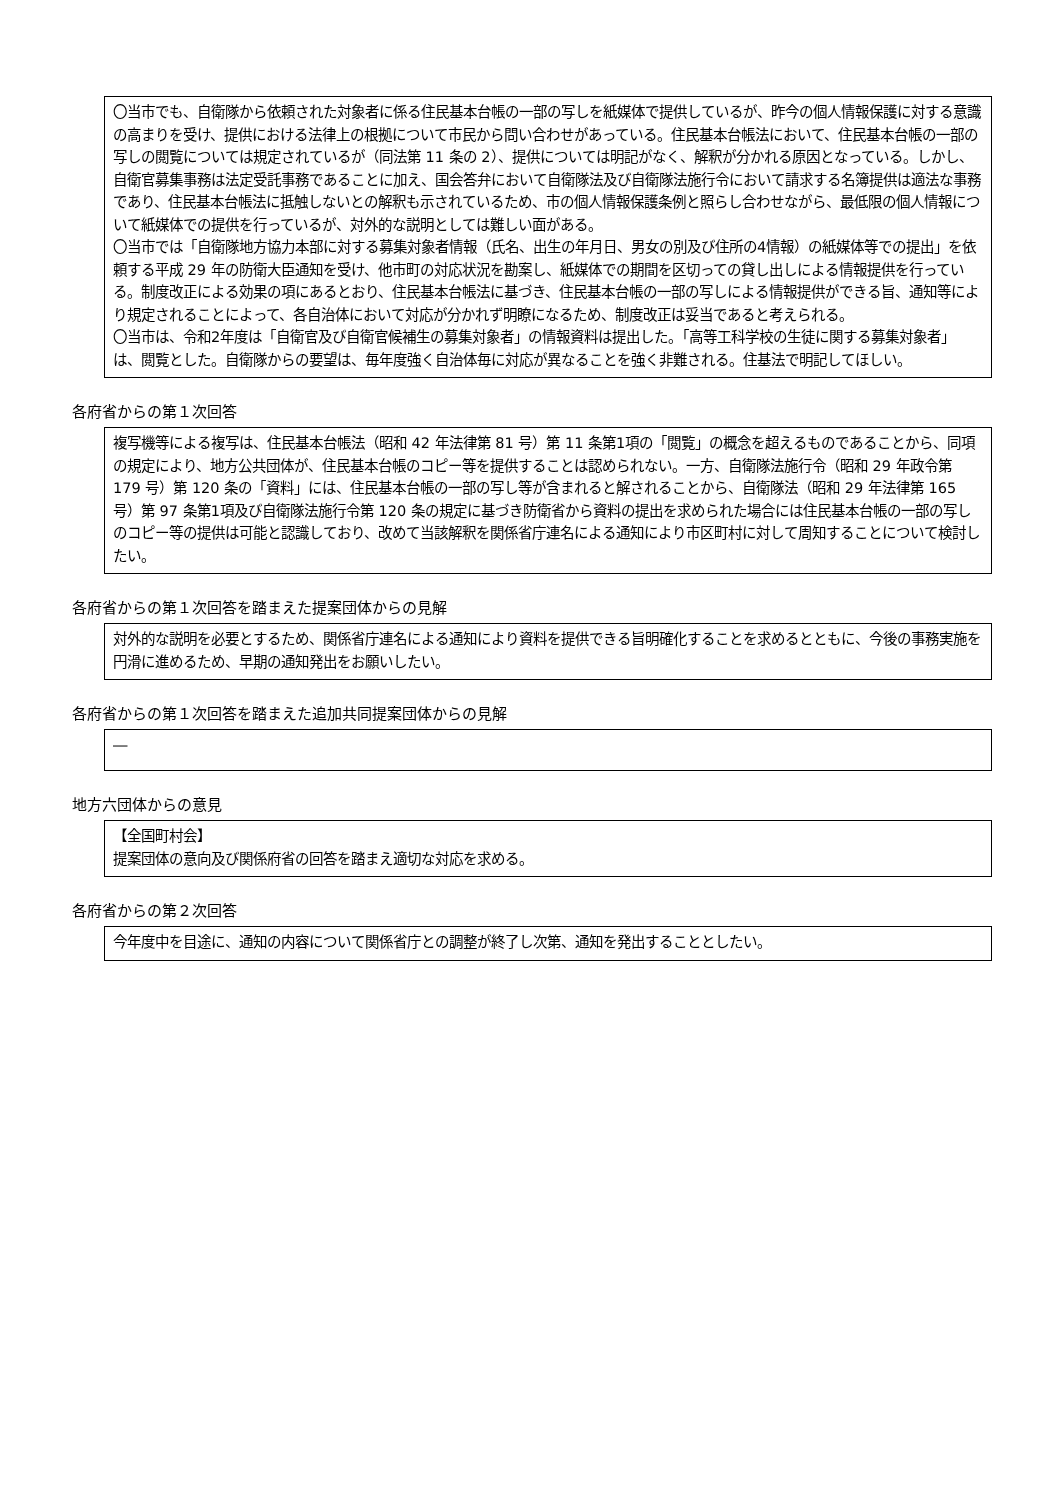〇当市でも、自衛隊から依頼された対象者に係る住民基本台帳の一部の写しを紙媒体で提供しているが、昨今の個人情報保護に対する意識の高まりを受け、提供における法律上の根拠について市民から問い合わせがあっている。住民基本台帳法において、住民基本台帳の一部の写しの閲覧については規定されているが（同法第 11 条の 2）、提供については明記がなく、解釈が分かれる原因となっている。しかし、自衛官募集事務は法定受託事務であることに加え、国会答弁において自衛隊法及び自衛隊法施行令において請求する名簿提供は適法な事務であり、住民基本台帳法に抵触しないとの解釈も示されているため、市の個人情報保護条例と照らし合わせながら、最低限の個人情報について紙媒体での提供を行っているが、対外的な説明としては難しい面がある。
〇当市では「自衛隊地方協力本部に対する募集対象者情報（氏名、出生の年月日、男女の別及び住所の4情報）の紙媒体等での提出」を依頼する平成 29 年の防衛大臣通知を受け、他市町の対応状況を勘案し、紙媒体での期間を区切っての貸し出しによる情報提供を行っている。制度改正による効果の項にあるとおり、住民基本台帳法に基づき、住民基本台帳の一部の写しによる情報提供ができる旨、通知等により規定されることによって、各自治体において対応が分かれず明瞭になるため、制度改正は妥当であると考えられる。
〇当市は、令和2年度は「自衛官及び自衛官候補生の募集対象者」の情報資料は提出した。「高等工科学校の生徒に関する募集対象者」は、閲覧とした。自衛隊からの要望は、毎年度強く自治体毎に対応が異なることを強く非難される。住基法で明記してほしい。
各府省からの第１次回答
複写機等による複写は、住民基本台帳法（昭和 42 年法律第 81 号）第 11 条第1項の「閲覧」の概念を超えるものであることから、同項の規定により、地方公共団体が、住民基本台帳のコピー等を提供することは認められない。一方、自衛隊法施行令（昭和 29 年政令第 179 号）第 120 条の「資料」には、住民基本台帳の一部の写し等が含まれると解されることから、自衛隊法（昭和 29 年法律第 165 号）第 97 条第1項及び自衛隊法施行令第 120 条の規定に基づき防衛省から資料の提出を求められた場合には住民基本台帳の一部の写しのコピー等の提供は可能と認識しており、改めて当該解釈を関係省庁連名による通知により市区町村に対して周知することについて検討したい。
各府省からの第１次回答を踏まえた提案団体からの見解
対外的な説明を必要とするため、関係省庁連名による通知により資料を提供できる旨明確化することを求めるとともに、今後の事務実施を円滑に進めるため、早期の通知発出をお願いしたい。
各府省からの第１次回答を踏まえた追加共同提案団体からの見解
―
地方六団体からの意見
【全国町村会】
提案団体の意向及び関係府省の回答を踏まえ適切な対応を求める。
各府省からの第２次回答
今年度中を目途に、通知の内容について関係省庁との調整が終了し次第、通知を発出することとしたい。